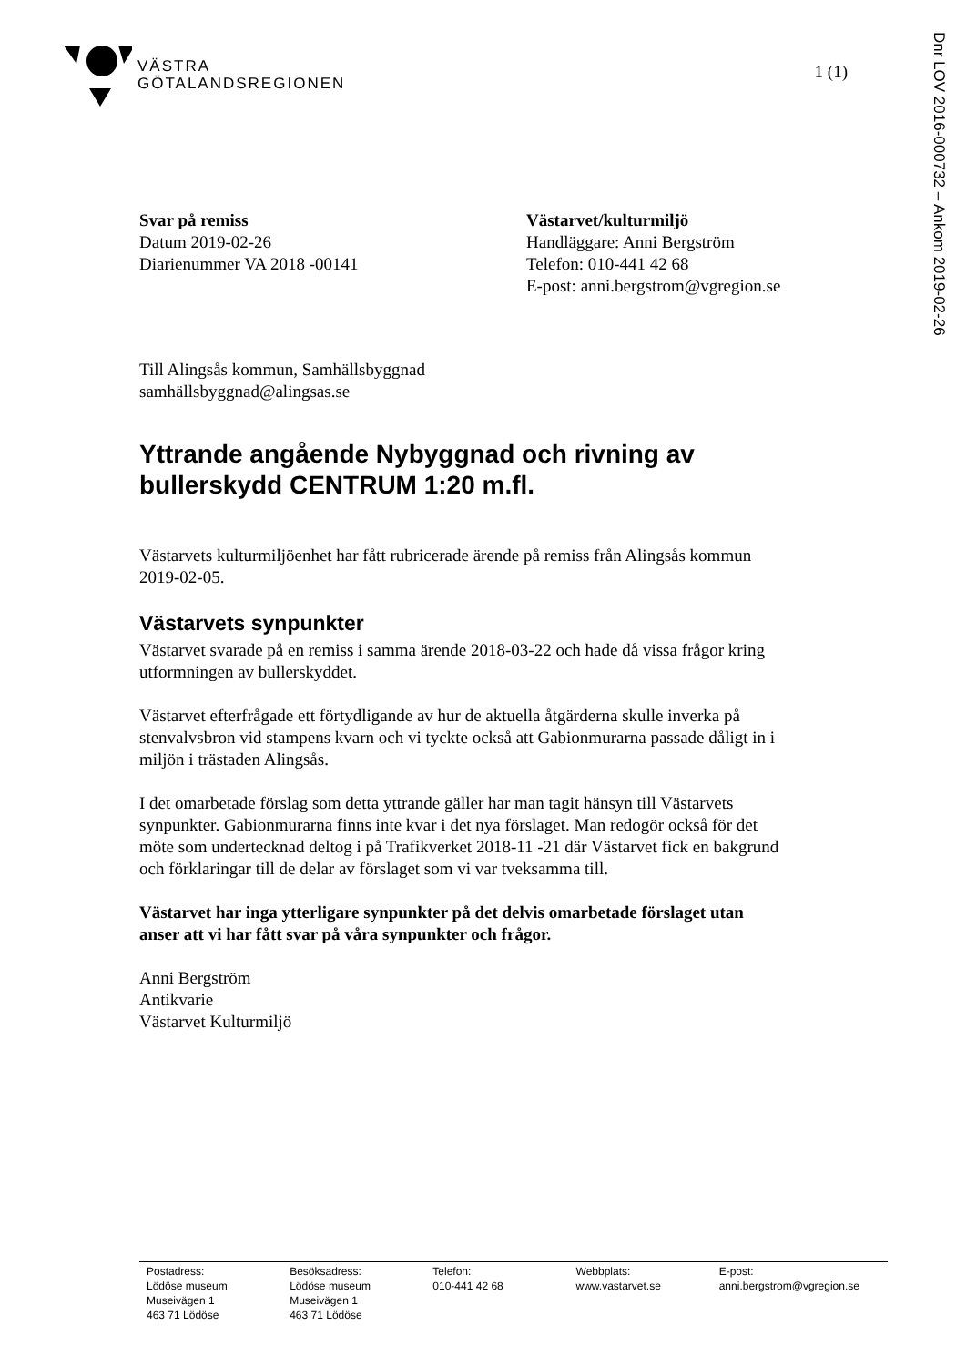VÄSTRA
GÖTALANDSREGIONEN
1 (1)
Dnr LOV 2016-000732 – Ankom 2019-02-26
Svar på remiss
Datum 2019-02-26
Diarienummer VA 2018 -00141
Västarvet/kulturmiljö
Handläggare: Anni Bergström
Telefon: 010-441 42 68
E-post: anni.bergstrom@vgregion.se
Till Alingsås kommun, Samhällsbyggnad
samhällsbyggnad@alingsas.se
Yttrande angående Nybyggnad och rivning av bullerskydd CENTRUM 1:20 m.fl.
Västarvets kulturmiljöenhet har fått rubricerade ärende på remiss från Alingsås kommun 2019-02-05.
Västarvets synpunkter
Västarvet svarade på en remiss i samma ärende 2018-03-22 och hade då vissa frågor kring utformningen av bullerskyddet.
Västarvet efterfrågade ett förtydligande av hur de aktuella åtgärderna skulle inverka på stenvalvsbron vid stampens kvarn och vi tyckte också att Gabionmurarna passade dåligt in i miljön i trästaden Alingsås.
I det omarbetade förslag som detta yttrande gäller har man tagit hänsyn till Västarvets synpunkter. Gabionmurarna finns inte kvar i det nya förslaget. Man redogör också för det möte som undertecknad deltog i på Trafikverket 2018-11 -21 där Västarvet fick en bakgrund och förklaringar till de delar av förslaget som vi var tveksamma till.
Västarvet har inga ytterligare synpunkter på det delvis omarbetade förslaget utan anser att vi har fått svar på våra synpunkter och frågor.
Anni Bergström
Antikvarie
Västarvet Kulturmiljö
Postadress:
Lödöse museum
Museivägen 1
463 71 Lödöse
Besöksadress:
Lödöse museum
Museivägen 1
463 71 Lödöse
Telefon:
010-441 42 68
Webbplats:
www.vastarvet.se
E-post:
anni.bergstrom@vgregion.se